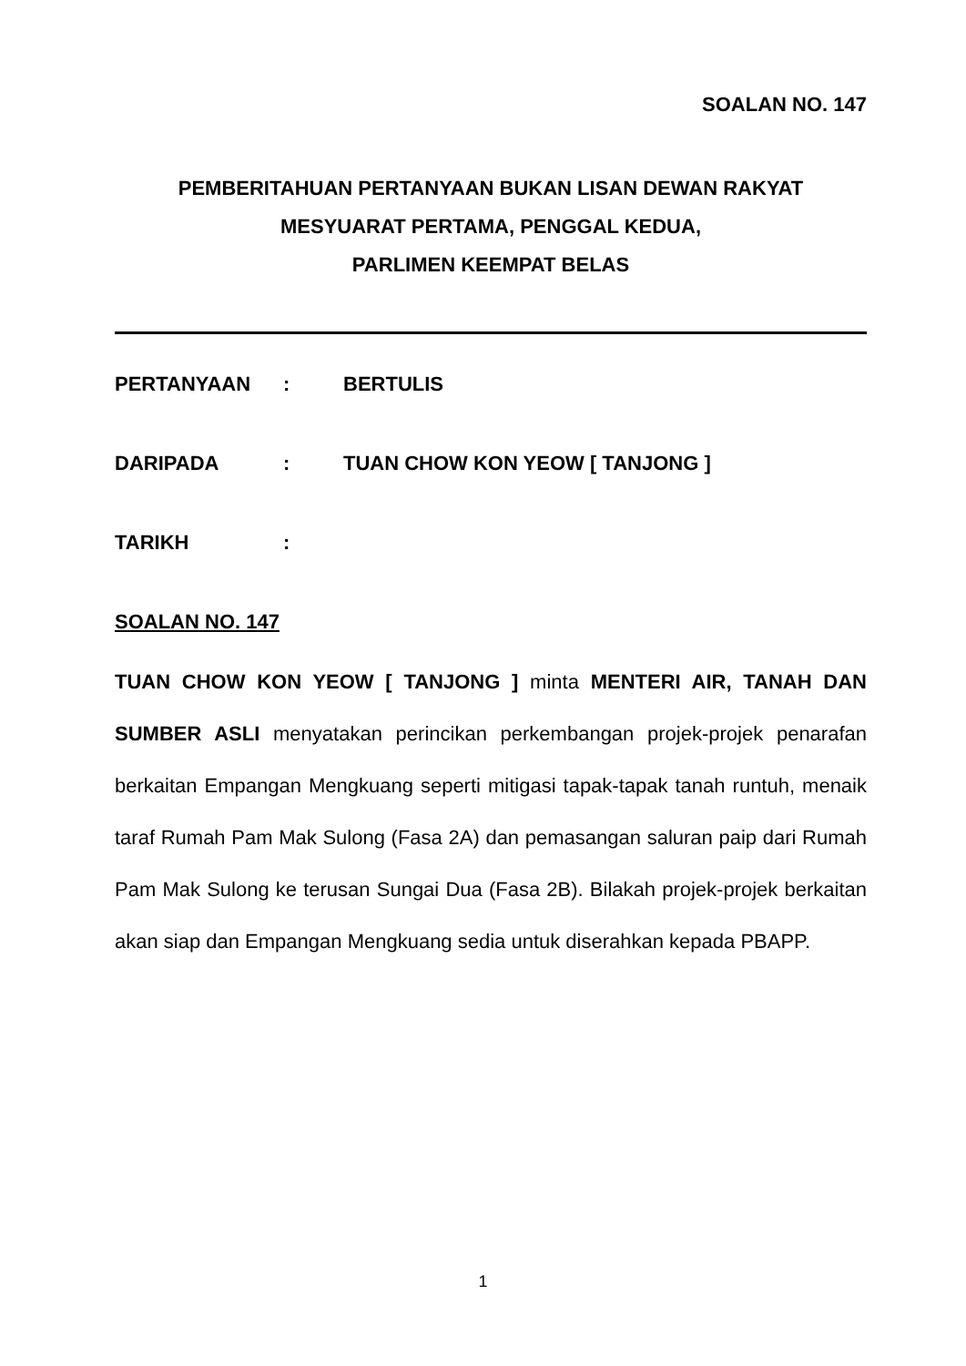SOALAN NO. 147
PEMBERITAHUAN PERTANYAAN BUKAN LISAN DEWAN RAKYAT
MESYUARAT PERTAMA, PENGGAL KEDUA,
PARLIMEN KEEMPAT BELAS
PERTANYAAN: BERTULIS
DARIPADA: TUAN CHOW KON YEOW [ TANJONG ]
TARIKH:
SOALAN NO. 147
TUAN CHOW KON YEOW [ TANJONG ] minta MENTERI AIR, TANAH DAN SUMBER ASLI menyatakan perincikan perkembangan projek-projek penarafan berkaitan Empangan Mengkuang seperti mitigasi tapak-tapak tanah runtuh, menaik taraf Rumah Pam Mak Sulong (Fasa 2A) dan pemasangan saluran paip dari Rumah Pam Mak Sulong ke terusan Sungai Dua (Fasa 2B). Bilakah projek-projek berkaitan akan siap dan Empangan Mengkuang sedia untuk diserahkan kepada PBAPP.
1